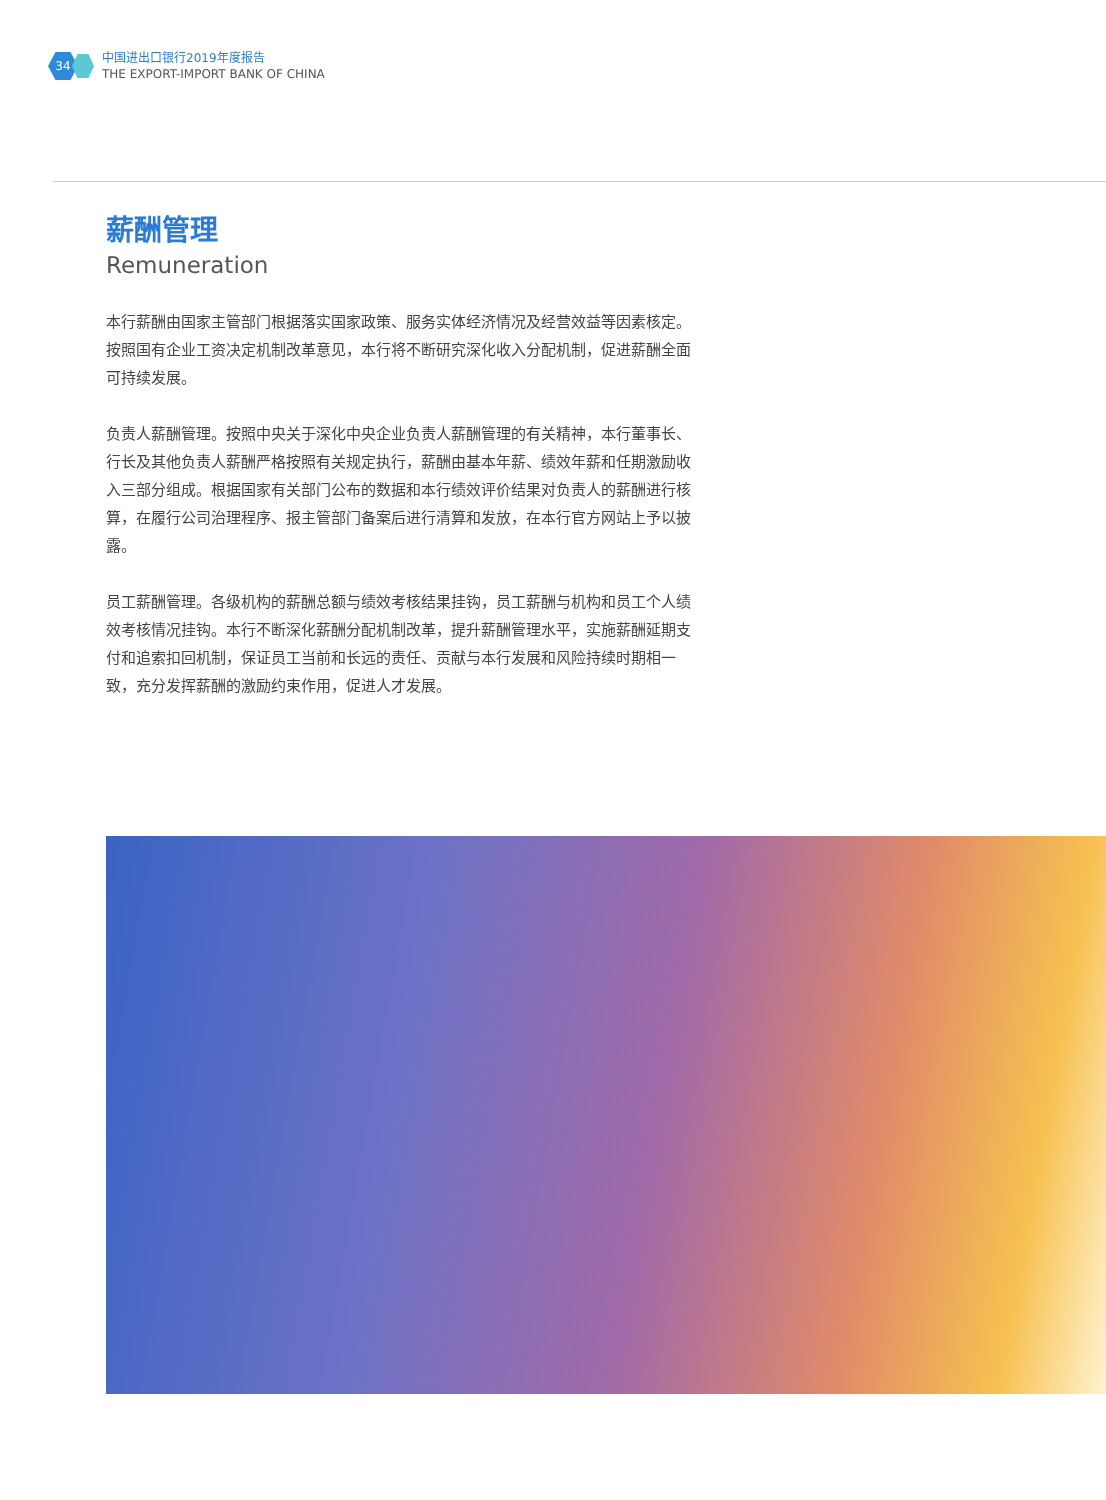34
中国进出口银行2019年度报告
THE EXPORT-IMPORT BANK OF CHINA
薪酬管理
Remuneration
本行薪酬由国家主管部门根据落实国家政策、服务实体经济情况及经营效益等因素核定。按照国有企业工资决定机制改革意见，本行将不断研究深化收入分配机制，促进薪酬全面可持续发展。
负责人薪酬管理。按照中央关于深化中央企业负责人薪酬管理的有关精神，本行董事长、行长及其他负责人薪酬严格按照有关规定执行，薪酬由基本年薪、绩效年薪和任期激励收入三部分组成。根据国家有关部门公布的数据和本行绩效评价结果对负责人的薪酬进行核算，在履行公司治理程序、报主管部门备案后进行清算和发放，在本行官方网站上予以披露。
员工薪酬管理。各级机构的薪酬总额与绩效考核结果挂钩，员工薪酬与机构和员工个人绩效考核情况挂钩。本行不断深化薪酬分配机制改革，提升薪酬管理水平，实施薪酬延期支付和追索扣回机制，保证员工当前和长远的责任、贡献与本行发展和风险持续时期相一致，充分发挥薪酬的激励约束作用，促进人才发展。